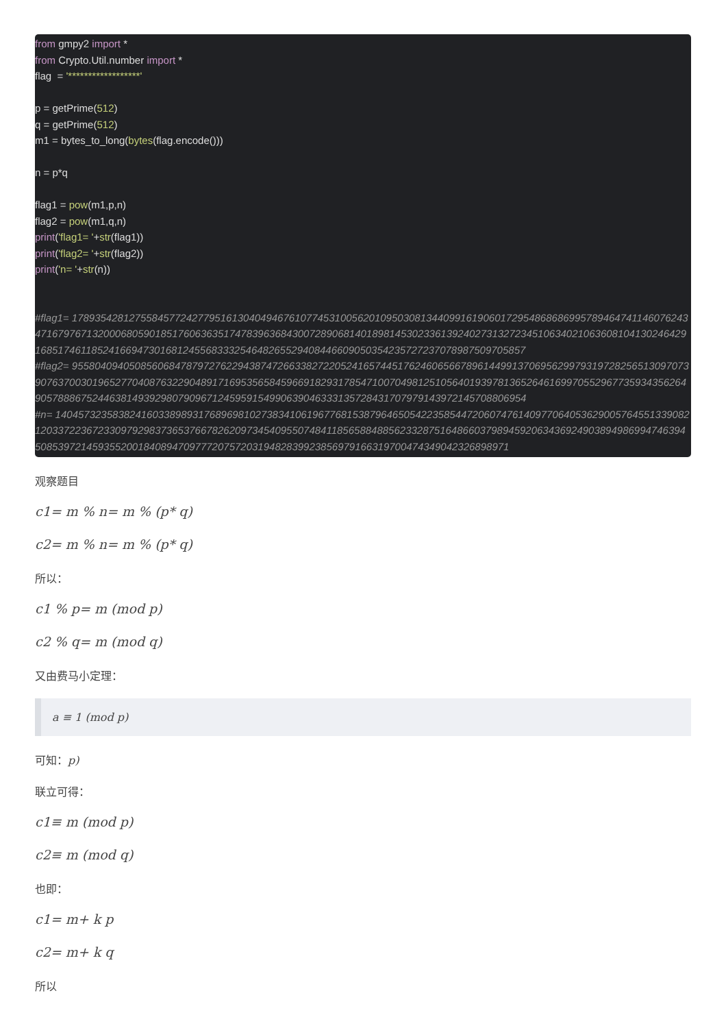from gmpy2 import *
from Crypto.Util.number import *
flag  = '******************'

p = getPrime(512)
q = getPrime(512)
m1 = bytes_to_long(bytes(flag.encode()))

n = p*q

flag1 = pow(m1,p,n)
flag2 = pow(m1,q,n)
print('flag1= '+str(flag1))
print('flag2= '+str(flag2))
print('n= '+str(n))


#flag1= 1789354281275584577242779516130404946761077453100562010950308134409916190601729548686869957894647411460762434716797671320006805901851760636351747839636843007289068140189814530233613924027313272345106340210636081041302464291685174611852416694730168124556833325464826552940844660905035423572723707898750970585​7
#flag2= 9558040940508560684787972762294387472663382722052416574451762460656678961449913706956299793197282565130970739076370030196527704087632290489171695356584596691829317854710070498125105640193978136526461699705529677359343562649057888675244638149392980790967124595915499063904633313572843170797914397214570880695​4
#n= 1404573235838241603389893176896981027383410619677681538796465054223585447206074761409770640536290057645513390821203372236723309792983736537667826209734540955074841185658848856233287516486603798945920634369249038949869947463945085397214593552001840894709777207572031948283992385697916631970047434904232689897​1
观察题目
c1= m % n= m % (p* q)
c2= m % n= m % (p* q)
所以：
c1 % p= m (mod p)
c2 % q= m (mod q)
又由费马小定理：
a ≡ 1 (mod p)
可知：p)
联立可得：
c1≡ m (mod p)
c2≡ m (mod q)
也即：
c1= m+ k p
c2= m+ k q
所以